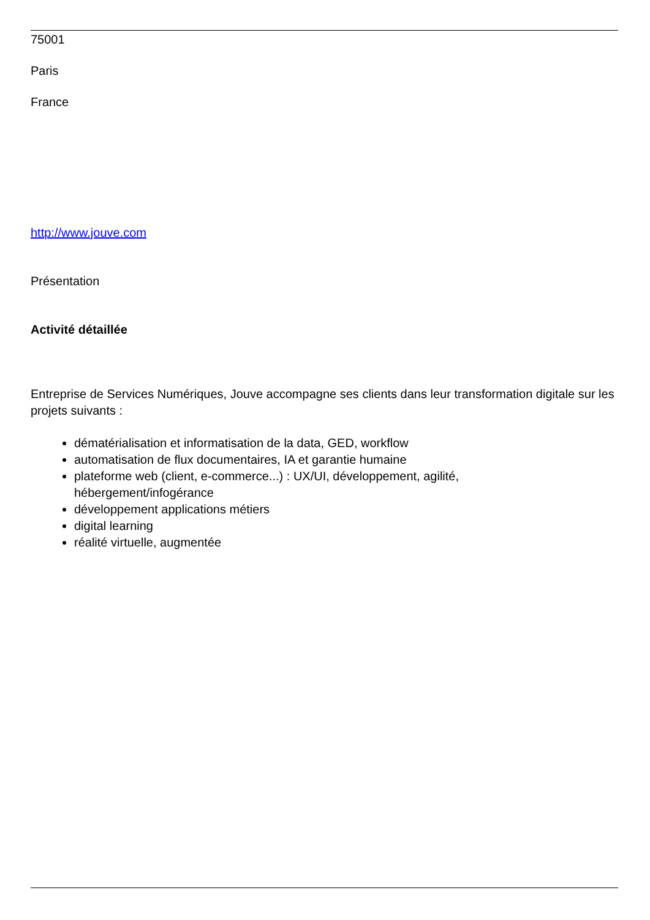75001
Paris
France
http://www.jouve.com
Présentation
Activité détaillée
Entreprise de Services Numériques, Jouve accompagne ses clients dans leur transformation digitale sur les projets suivants :
dématérialisation et informatisation de la data, GED, workflow
automatisation de flux documentaires, IA et garantie humaine
plateforme web (client, e-commerce...) : UX/UI, développement, agilité,
hébergement/infogérance
développement applications métiers
digital learning
réalité virtuelle, augmentée